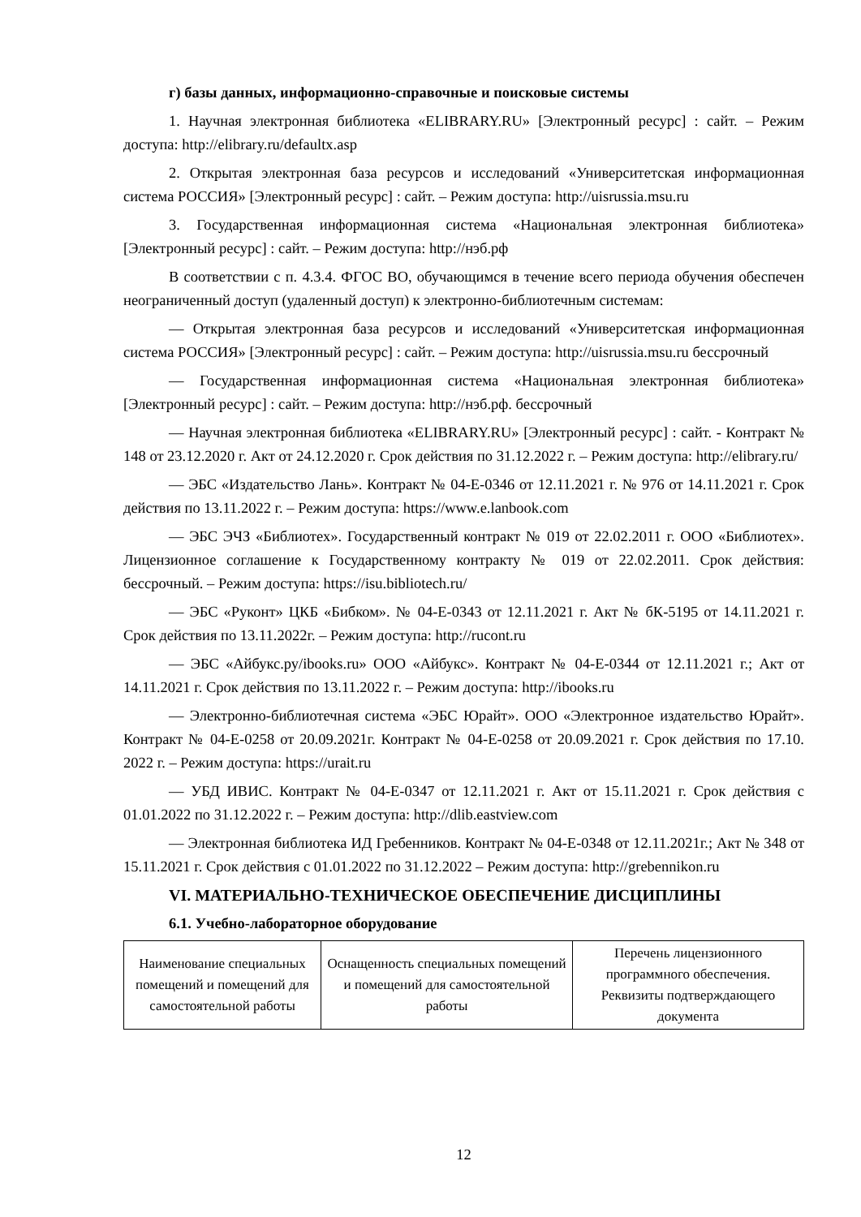г) базы данных, информационно-справочные и поисковые системы
1. Научная электронная библиотека «ELIBRARY.RU» [Электронный ресурс] : сайт. – Режим доступа: http://elibrary.ru/defaultx.asp
2. Открытая электронная база ресурсов и исследований «Университетская информационная система РОССИЯ» [Электронный ресурс] : сайт. – Режим доступа: http://uisrussia.msu.ru
3. Государственная информационная система «Национальная электронная библиотека» [Электронный ресурс] : сайт. – Режим доступа: http://нэб.рф
В соответствии с п. 4.3.4. ФГОС ВО, обучающимся в течение всего периода обучения обеспечен неограниченный доступ (удаленный доступ) к электронно-библиотечным системам:
— Открытая электронная база ресурсов и исследований «Университетская информационная система РОССИЯ» [Электронный ресурс] : сайт. – Режим доступа: http://uisrussia.msu.ru бессрочный
— Государственная информационная система «Национальная электронная библиотека» [Электронный ресурс] : сайт. – Режим доступа: http://нэб.рф. бессрочный
— Научная электронная библиотека «ELIBRARY.RU» [Электронный ресурс] : сайт. - Контракт № 148 от 23.12.2020 г. Акт от 24.12.2020 г. Срок действия по 31.12.2022 г. – Режим доступа: http://elibrary.ru/
— ЭБС «Издательство Лань». Контракт № 04-Е-0346 от 12.11.2021 г. № 976 от 14.11.2021 г. Срок действия по 13.11.2022 г. – Режим доступа: https://www.e.lanbook.com
— ЭБС ЭЧЗ «Библиотех». Государственный контракт № 019 от 22.02.2011 г. ООО «Библиотех». Лицензионное соглашение к Государственному контракту № 019 от 22.02.2011. Срок действия: бессрочный. – Режим доступа: https://isu.bibliotech.ru/
— ЭБС «Руконт» ЦКБ «Бибком». № 04-Е-0343 от 12.11.2021 г. Акт № бК-5195 от 14.11.2021 г. Срок действия по 13.11.2022г. – Режим доступа: http://rucont.ru
— ЭБС «Айбукс.ру/ibooks.ru» ООО «Айбукс». Контракт № 04-Е-0344 от 12.11.2021 г.; Акт от 14.11.2021 г. Срок действия по 13.11.2022 г. – Режим доступа: http://ibooks.ru
— Электронно-библиотечная система «ЭБС Юрайт». ООО «Электронное издательство Юрайт». Контракт № 04-Е-0258 от 20.09.2021г. Контракт № 04-Е-0258 от 20.09.2021 г. Срок действия по 17.10. 2022 г. – Режим доступа: https://urait.ru
— УБД ИВИС. Контракт № 04-Е-0347 от 12.11.2021 г. Акт от 15.11.2021 г. Срок действия с 01.01.2022 по 31.12.2022 г. – Режим доступа: http://dlib.eastview.com
— Электронная библиотека ИД Гребенников. Контракт № 04-Е-0348 от 12.11.2021г.; Акт № 348 от 15.11.2021 г. Срок действия с 01.01.2022 по 31.12.2022 – Режим доступа: http://grebennikon.ru
VI. МАТЕРИАЛЬНО-ТЕХНИЧЕСКОЕ ОБЕСПЕЧЕНИЕ ДИСЦИПЛИНЫ
6.1. Учебно-лабораторное оборудование
| Наименование специальных помещений и помещений для самостоятельной работы | Оснащенность специальных помещений и помещений для самостоятельной работы | Перечень лицензионного программного обеспечения. Реквизиты подтверждающего документа |
12